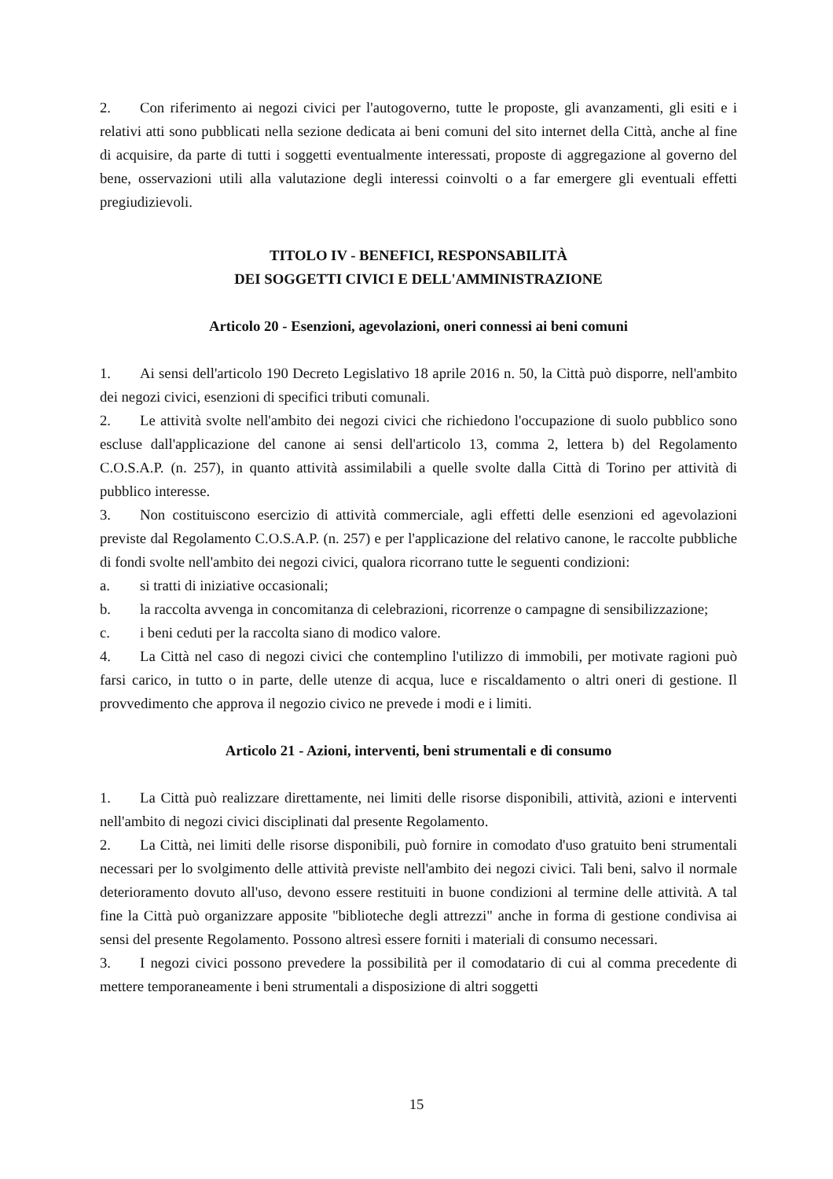2. Con riferimento ai negozi civici per l'autogoverno, tutte le proposte, gli avanzamenti, gli esiti e i relativi atti sono pubblicati nella sezione dedicata ai beni comuni del sito internet della Città, anche al fine di acquisire, da parte di tutti i soggetti eventualmente interessati, proposte di aggregazione al governo del bene, osservazioni utili alla valutazione degli interessi coinvolti o a far emergere gli eventuali effetti pregiudizievoli.
TITOLO IV - BENEFICI, RESPONSABILITÀ
DEI SOGGETTI CIVICI E DELL'AMMINISTRAZIONE
Articolo 20 - Esenzioni, agevolazioni, oneri connessi ai beni comuni
1. Ai sensi dell'articolo 190 Decreto Legislativo 18 aprile 2016 n. 50, la Città può disporre, nell'ambito dei negozi civici, esenzioni di specifici tributi comunali.
2. Le attività svolte nell'ambito dei negozi civici che richiedono l'occupazione di suolo pubblico sono escluse dall'applicazione del canone ai sensi dell'articolo 13, comma 2, lettera b) del Regolamento C.O.S.A.P. (n. 257), in quanto attività assimilabili a quelle svolte dalla Città di Torino per attività di pubblico interesse.
3. Non costituiscono esercizio di attività commerciale, agli effetti delle esenzioni ed agevolazioni previste dal Regolamento C.O.S.A.P. (n. 257) e per l'applicazione del relativo canone, le raccolte pubbliche di fondi svolte nell'ambito dei negozi civici, qualora ricorrano tutte le seguenti condizioni:
a. si tratti di iniziative occasionali;
b. la raccolta avvenga in concomitanza di celebrazioni, ricorrenze o campagne di sensibilizzazione;
c. i beni ceduti per la raccolta siano di modico valore.
4. La Città nel caso di negozi civici che contemplino l'utilizzo di immobili, per motivate ragioni può farsi carico, in tutto o in parte, delle utenze di acqua, luce e riscaldamento o altri oneri di gestione. Il provvedimento che approva il negozio civico ne prevede i modi e i limiti.
Articolo 21 - Azioni, interventi, beni strumentali e di consumo
1. La Città può realizzare direttamente, nei limiti delle risorse disponibili, attività, azioni e interventi nell'ambito di negozi civici disciplinati dal presente Regolamento.
2. La Città, nei limiti delle risorse disponibili, può fornire in comodato d'uso gratuito beni strumentali necessari per lo svolgimento delle attività previste nell'ambito dei negozi civici. Tali beni, salvo il normale deterioramento dovuto all'uso, devono essere restituiti in buone condizioni al termine delle attività. A tal fine la Città può organizzare apposite "biblioteche degli attrezzi" anche in forma di gestione condivisa ai sensi del presente Regolamento. Possono altresì essere forniti i materiali di consumo necessari.
3. I negozi civici possono prevedere la possibilità per il comodatario di cui al comma precedente di mettere temporaneamente i beni strumentali a disposizione di altri soggetti
15